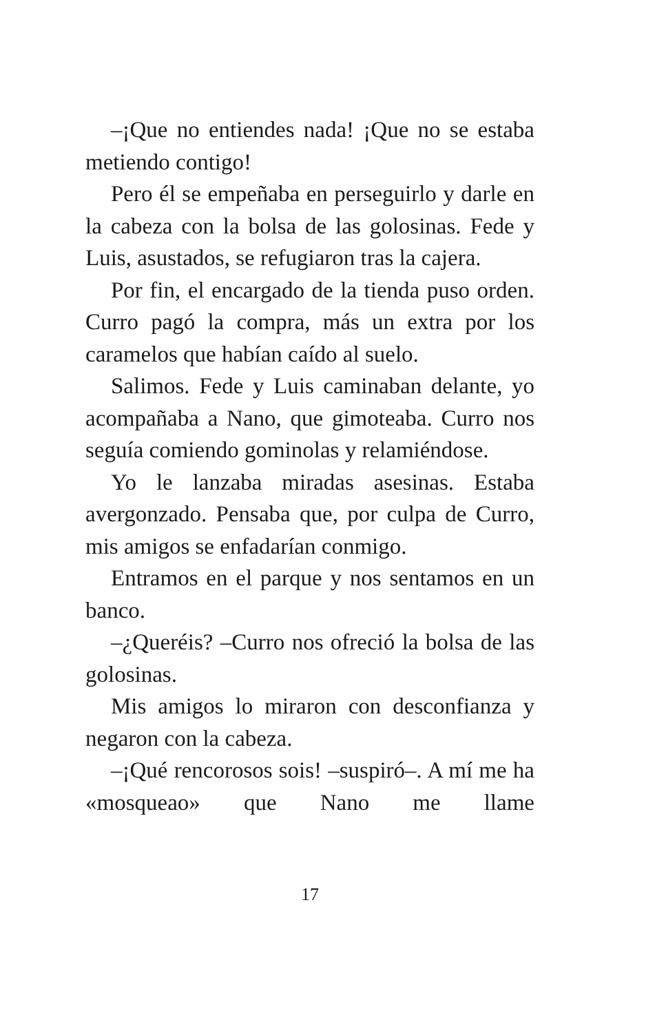–¡Que no entiendes nada! ¡Que no se estaba metiendo contigo!
Pero él se empeñaba en perseguirlo y darle en la cabeza con la bolsa de las golosinas. Fede y Luis, asustados, se refugiaron tras la cajera.
Por fin, el encargado de la tienda puso orden. Curro pagó la compra, más un extra por los caramelos que habían caído al suelo.
Salimos. Fede y Luis caminaban delante, yo acompañaba a Nano, que gimoteaba. Curro nos seguía comiendo gominolas y relamiéndose.
Yo le lanzaba miradas asesinas. Estaba avergonzado. Pensaba que, por culpa de Curro, mis amigos se enfadarían conmigo.
Entramos en el parque y nos sentamos en un banco.
–¿Queréis? –Curro nos ofreció la bolsa de las golosinas.
Mis amigos lo miraron con desconfianza y negaron con la cabeza.
–¡Qué rencorosos sois! –suspiró–. A mí me ha «mosqueao» que Nano me llame
17